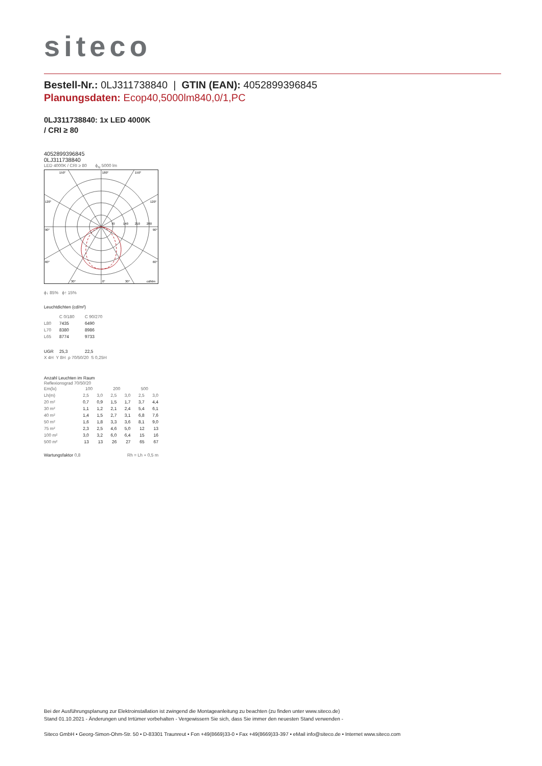siteco
Bestell-Nr.: 0LJ311738840 | GTIN (EAN): 4052899396845
Planungsdaten: Ecop40,5000lm840,0/1,PC
0LJ311738840: 1x LED 4000K
/ CRI ≥ 80
4052899396845
0LJ311738840
LED 4000K / CRI ≥ 80 ϕ<sub>N</sub> 5000 lm
150°
180°
150°
120°
120°
70
140
210
280
90°
90°
60°
60°
30°
0°
30°
cd/klm
ϕ↓ 85% ϕ↑ 15%
Leuchtdichten (cd/m²)
| | C 0/180 | C 90/270 |
| L80 | 7435 | 6490 |
| L70 | 8380 | 8986 |
| L65 | 8774 | 9733 |
| UGR | 25,3 | 22,5 |
X 4H Y 8H ρ 70/50/20 S 0,25H
Anzahl Leuchten im Raum
Reflexionsgrad 70/50/20
| Em(lx) | 100 | | 200 | | 500 | |
| Lh(m) | 2,5 | 3,0 | 2,5 | 3,0 | 2,5 | 3,0 |
| 20 m² | 0,7 | 0,9 | 1,5 | 1,7 | 3,7 | 4,4 |
| 30 m² | 1,1 | 1,2 | 2,1 | 2,4 | 5,4 | 6,1 |
| 40 m² | 1,4 | 1,5 | 2,7 | 3,1 | 6,8 | 7,6 |
| 50 m² | 1,6 | 1,8 | 3,3 | 3,6 | 8,1 | 9,0 |
| 75 m² | 2,3 | 2,5 | 4,6 | 5,0 | 12 | 13 |
| 100 m² | 3,0 | 3,2 | 6,0 | 6,4 | 15 | 16 |
| 500 m² | 13 | 13 | 26 | 27 | 65 | 67 |
Wartungsfaktor 0,8 Rh = Lh + 0,5 m
Bei der Ausführungsplanung zur Elektroinstallation ist zwingend die Montageanleitung zu beachten (zu finden unter www.siteco.de)
Stand 01.10.2021 - Änderungen und Irrtümer vorbehalten - Vergewissern Sie sich, dass Sie immer den neuesten Stand verwenden -
Siteco GmbH • Georg-Simon-Ohm-Str. 50 • D-83301 Traunreut • Fon +49(8669)33-0 • Fax +49(8669)33-397 • eMail info@siteco.de • Internet www.siteco.com